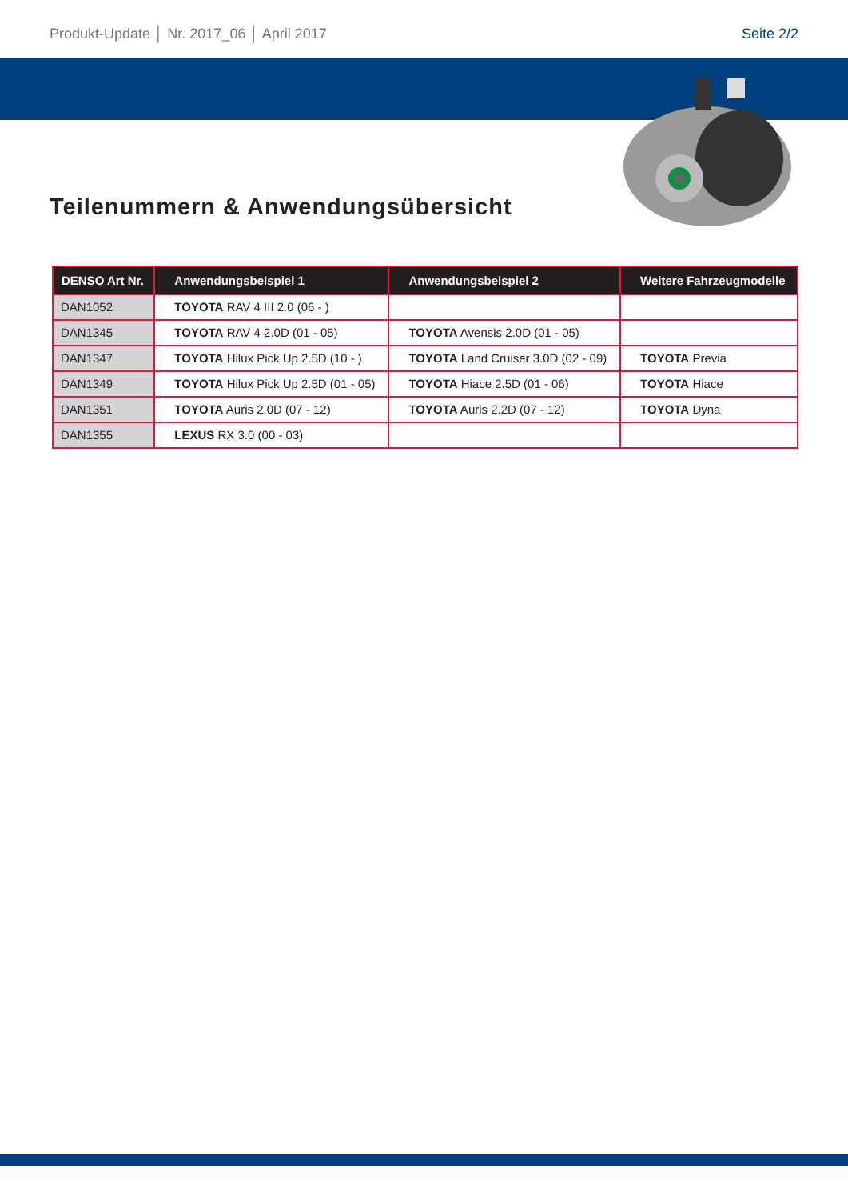Produkt-Update │ Nr. 2017_06 │ April 2017 Seite 2/2
Teilenummern & Anwendungsübersicht
| DENSO Art Nr. | Anwendungsbeispiel 1 | Anwendungsbeispiel 2 | Weitere Fahrzeugmodelle |
| --- | --- | --- | --- |
| DAN1052 | TOYOTA RAV 4 III 2.0 (06 - ) | | |
| DAN1345 | TOYOTA RAV 4 2.0D (01 - 05) | TOYOTA Avensis 2.0D (01 - 05) | |
| DAN1347 | TOYOTA Hilux Pick Up 2.5D (10 - ) | TOYOTA Land Cruiser 3.0D (02 - 09) | TOYOTA Previa |
| DAN1349 | TOYOTA Hilux Pick Up 2.5D (01 - 05) | TOYOTA Hiace 2.5D (01 - 06) | TOYOTA Hiace |
| DAN1351 | TOYOTA Auris 2.0D (07 - 12) | TOYOTA Auris 2.2D (07 - 12) | TOYOTA Dyna |
| DAN1355 | LEXUS RX 3.0 (00 - 03) | | |